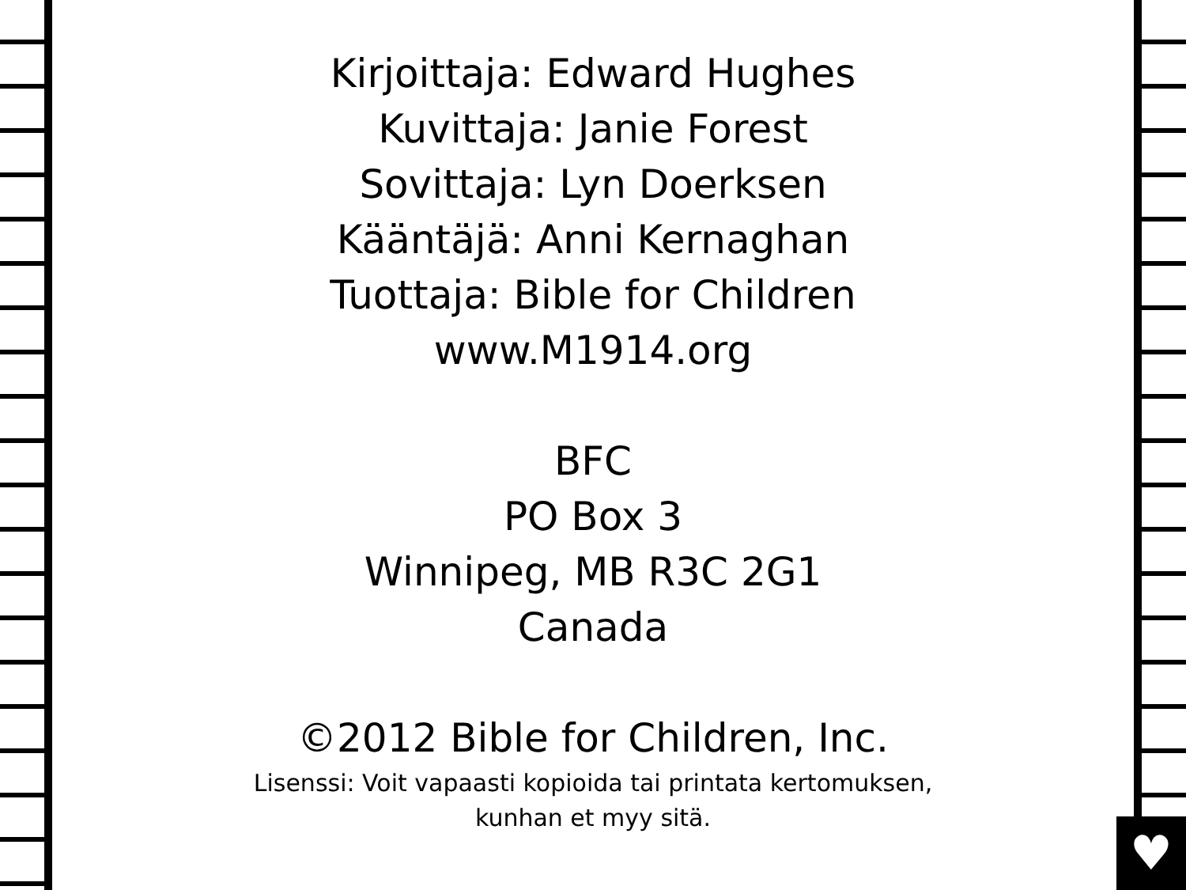♥
Kirjoittaja: Edward Hughes
Kuvittaja: Janie Forest
Sovittaja: Lyn Doerksen
Kääntäjä: Anni Kernaghan
Tuottaja: Bible for Children
www.M1914.org
BFC
PO Box 3
Winnipeg, MB R3C 2G1
Canada
©2012 Bible for Children, Inc.
Lisenssi: Voit vapaasti kopioida tai printata kertomuksen,
kunhan et myy sitä.